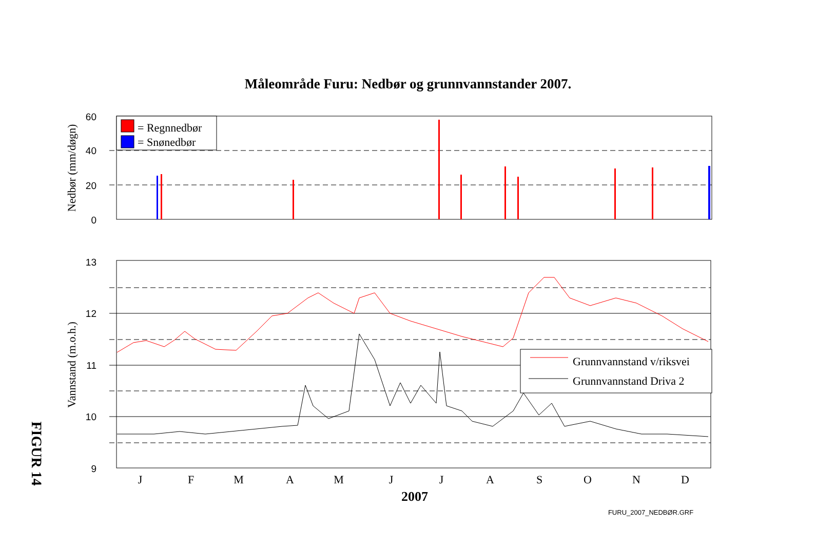Måleområde Furu: Nedbør og grunnvannstander 2007.
60
40
20
0
Nedbør (mm/døgn)
= Regnnedbør
= Snønedbør
13
12
11
10
9
Vannstand (m.o.h.)
Grunnvannstand v/riksvei
Grunnvannstand Driva 2
J
F
M
A
M
J
J
A
S
O
N
D
2007
FURU_2007_NEDBØR.GRF
FIGUR 14